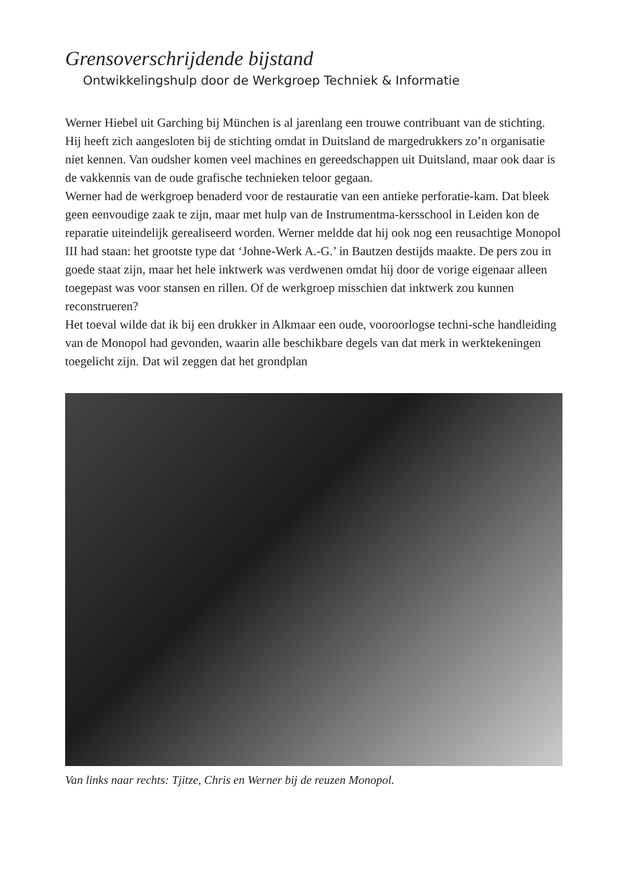Grensoverschrijdende bijstand
Ontwikkelingshulp door de Werkgroep Techniek & Informatie
Werner Hiebel uit Garching bij München is al jarenlang een trouwe contribuant van de stichting. Hij heeft zich aangesloten bij de stichting omdat in Duitsland de margedrukkers zo’n organisatie niet kennen. Van oudsher komen veel machines en gereedschappen uit Duitsland, maar ook daar is de vakkennis van de oude grafische technieken teloor gegaan.
Werner had de werkgroep benaderd voor de restauratie van een antieke perforatie-kam. Dat bleek geen eenvoudige zaak te zijn, maar met hulp van de Instrumentma-kersschool in Leiden kon de reparatie uiteindelijk gerealiseerd worden. Werner meldde dat hij ook nog een reusachtige Monopol III had staan: het grootste type dat ‘Johne-Werk A.-G.’ in Bautzen destijds maakte. De pers zou in goede staat zijn, maar het hele inktwerk was verdwenen omdat hij door de vorige eigenaar alleen toegepast was voor stansen en rillen. Of de werkgroep misschien dat inktwerk zou kunnen reconstrueren?
Het toeval wilde dat ik bij een drukker in Alkmaar een oude, vooroorlogse techni-sche handleiding van de Monopol had gevonden, waarin alle beschikbare degels van dat merk in werktekeningen toegelicht zijn. Dat wil zeggen dat het grondplan
Van links naar rechts: Tjitze, Chris en Werner bij de reuzen Monopol.